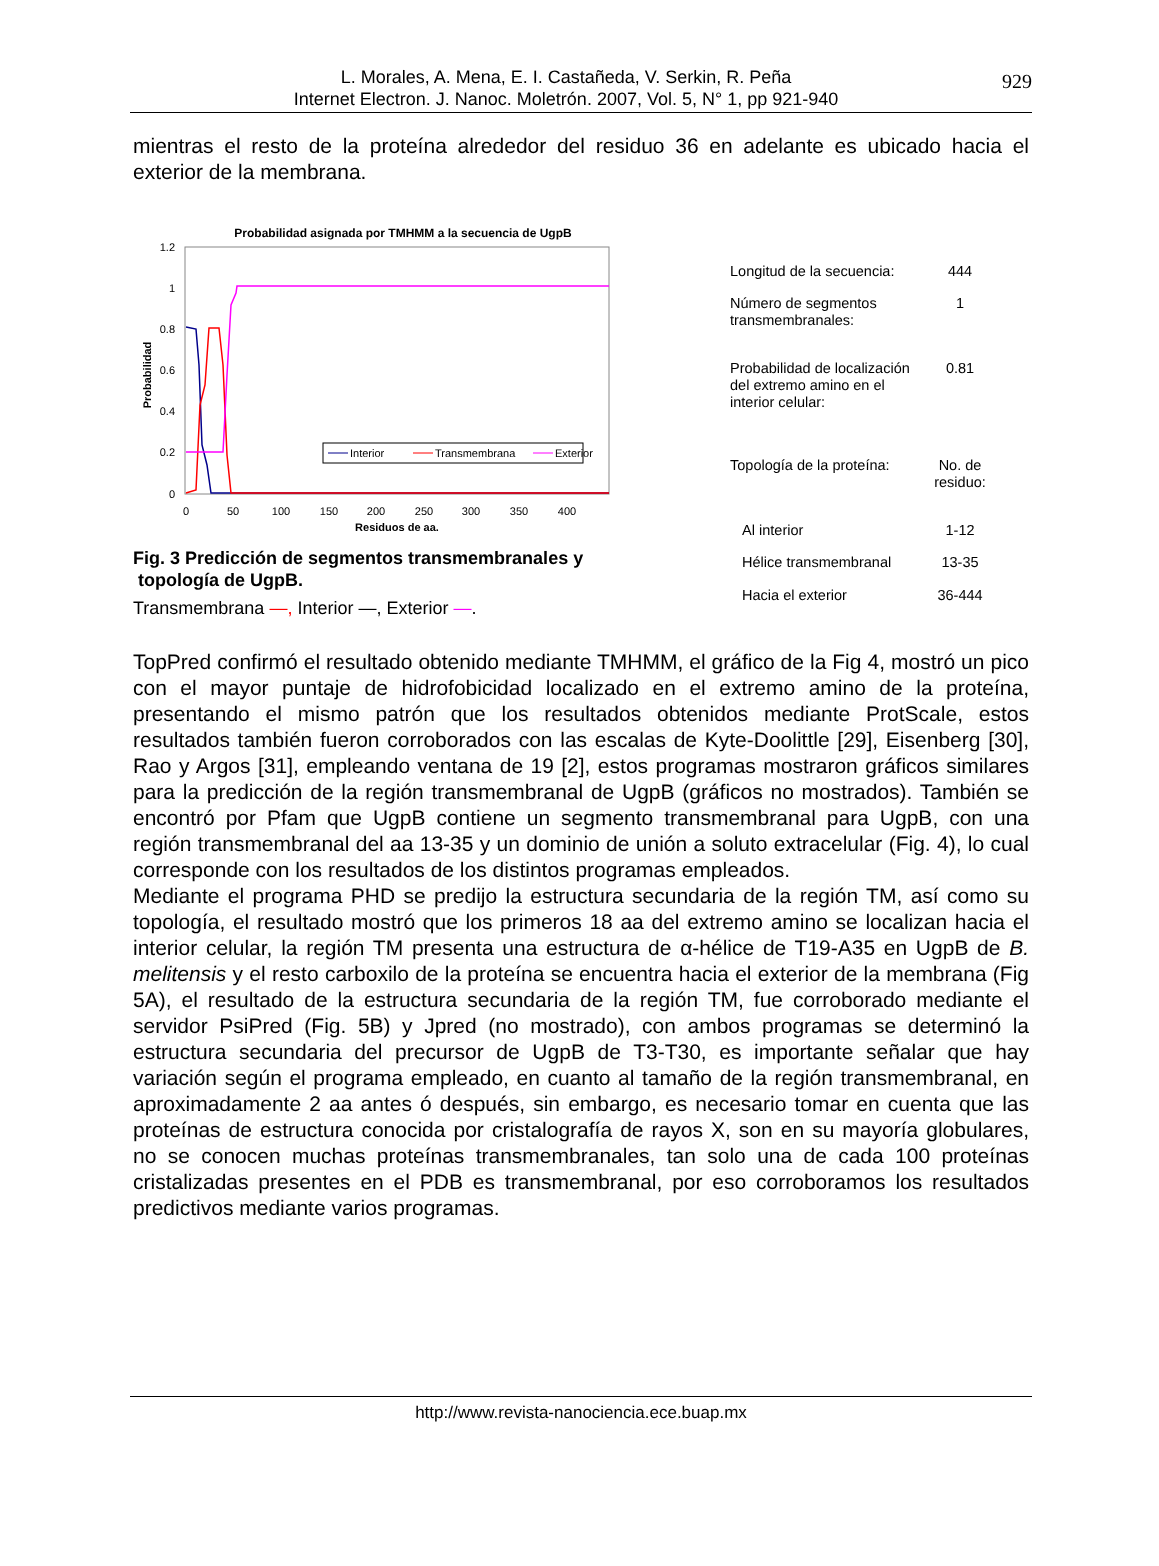L. Morales, A. Mena, E. I. Castañeda, V. Serkin, R. Peña
Internet Electron. J. Nanoc. Moletrón. 2007, Vol. 5, N° 1, pp 921-940
929
mientras el resto de la proteína alrededor del residuo 36 en adelante es ubicado hacia el exterior de la membrana.
Probabilidad asignada por TMHMM a la secuencia de UgpB
1.2
1
0.8
0.6
0.4
0.2
0
0
50
100
150
200
250
300
350
400
Residuos de aa.
Probabilidad
Interior
Transmembrana
Exterior
Fig. 3 Predicción de segmentos transmembranales y
topología de UgpB.
Transmembrana —, Interior —, Exterior —.
| Longitud de la secuencia: | 444 |
| Número de segmentos transmembranales: | 1 |
| Probabilidad de localización del extremo amino en el interior celular: | 0.81 |
| Topología de la proteína: | No. de residuo: |
| Al interior | 1-12 |
| Hélice transmembranal | 13-35 |
| Hacia el exterior | 36-444 |
TopPred confirmó el resultado obtenido mediante TMHMM, el gráfico de la Fig 4, mostró un pico con el mayor puntaje de hidrofobicidad localizado en el extremo amino de la proteína, presentando el mismo patrón que los resultados obtenidos mediante ProtScale, estos resultados también fueron corroborados con las escalas de Kyte-Doolittle [29], Eisenberg [30], Rao y Argos [31], empleando ventana de 19 [2], estos programas mostraron gráficos similares para la predicción de la región transmembranal de UgpB (gráficos no mostrados). También se encontró por Pfam que UgpB contiene un segmento transmembranal para UgpB, con una región transmembranal del aa 13-35 y un dominio de unión a soluto extracelular (Fig. 4), lo cual corresponde con los resultados de los distintos programas empleados.
Mediante el programa PHD se predijo la estructura secundaria de la región TM, así como su topología, el resultado mostró que los primeros 18 aa del extremo amino se localizan hacia el interior celular, la región TM presenta una estructura de α-hélice de T19-A35 en UgpB de B. melitensis y el resto carboxilo de la proteína se encuentra hacia el exterior de la membrana (Fig 5A), el resultado de la estructura secundaria de la región TM, fue corroborado mediante el servidor PsiPred (Fig. 5B) y Jpred (no mostrado), con ambos programas se determinó la estructura secundaria del precursor de UgpB de T3-T30, es importante señalar que hay variación según el programa empleado, en cuanto al tamaño de la región transmembranal, en aproximadamente 2 aa antes ó después, sin embargo, es necesario tomar en cuenta que las proteínas de estructura conocida por cristalografía de rayos X, son en su mayoría globulares, no se conocen muchas proteínas transmembranales, tan solo una de cada 100 proteínas cristalizadas presentes en el PDB es transmembranal, por eso corroboramos los resultados predictivos mediante varios programas.
http://www.revista-nanociencia.ece.buap.mx